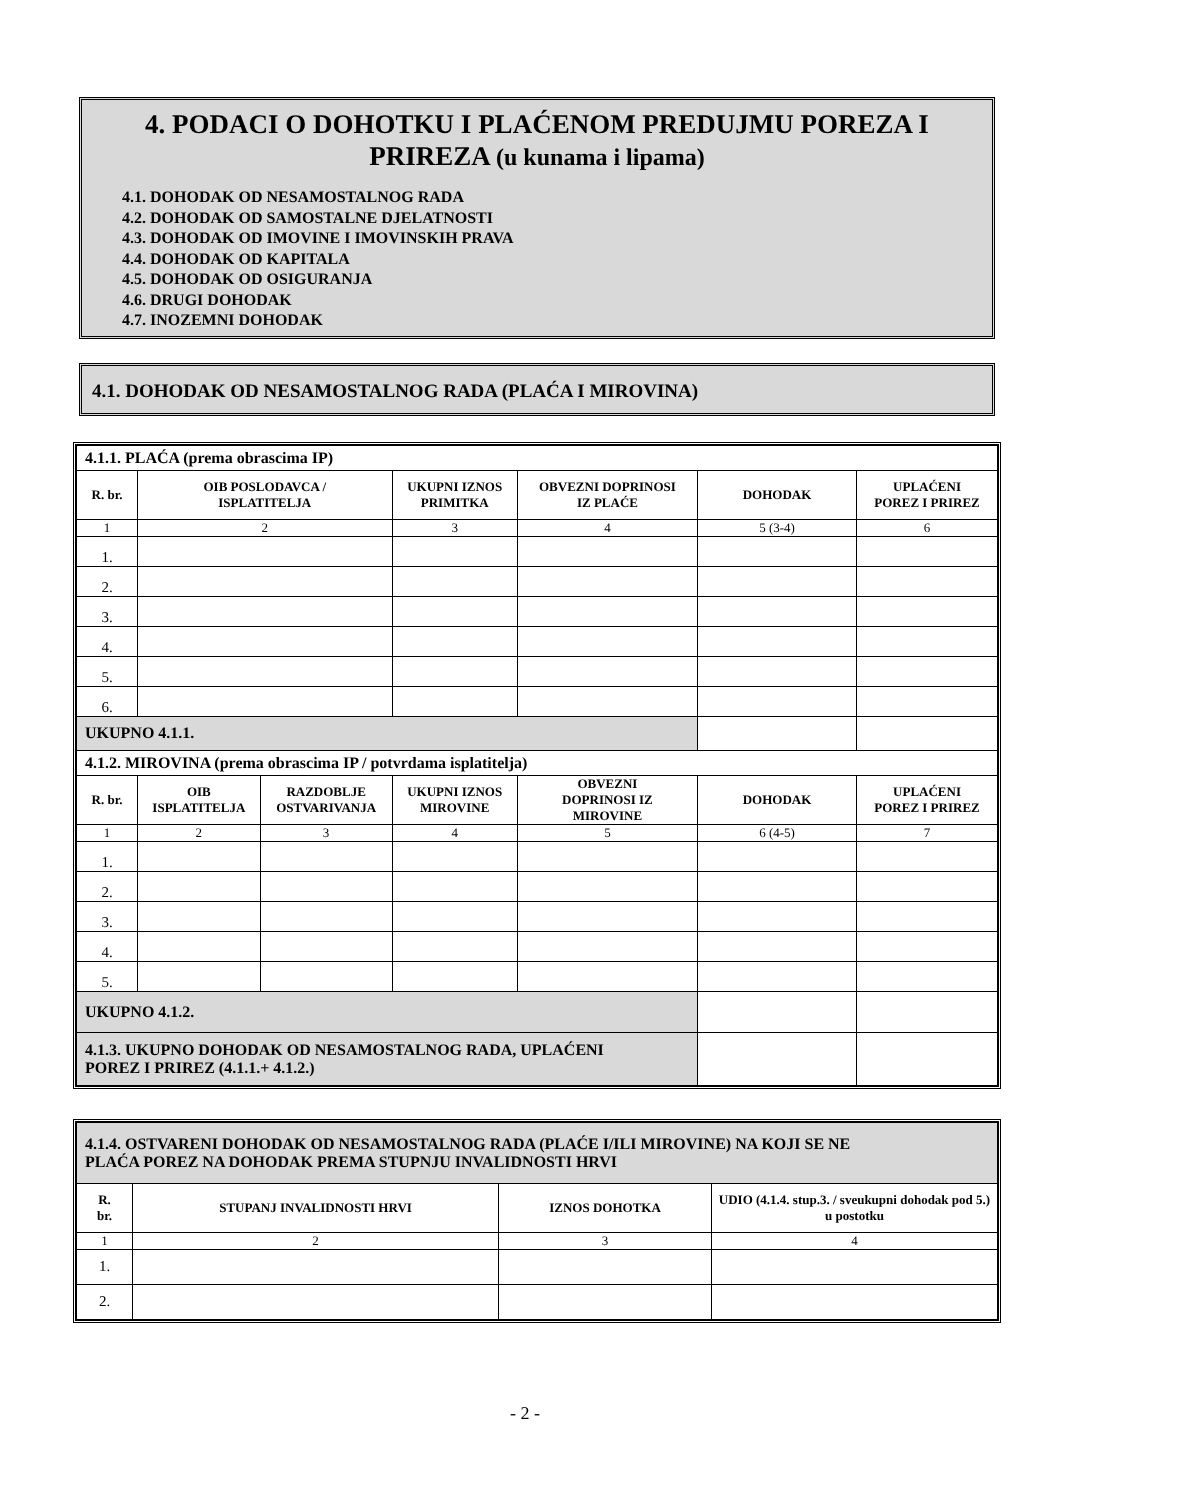4. PODACI O DOHOTKU I PLAĆENOM PREDUJMU POREZA I
PRIREZA (u kunama i lipama)
4.1. DOHODAK OD NESAMOSTALNOG RADA
4.2. DOHODAK OD SAMOSTALNE DJELATNOSTI
4.3. DOHODAK OD IMOVINE I IMOVINSKIH PRAVA
4.4. DOHODAK OD KAPITALA
4.5. DOHODAK OD OSIGURANJA
4.6. DRUGI DOHODAK
4.7. INOZEMNI DOHODAK
4.1. DOHODAK OD NESAMOSTALNOG RADA (PLAĆA I MIROVINA)
| 4.1.1. PLAĆA (prema obrascima IP) | | | | | | |
| R. br. | OIB POSLODAVCA / ISPLATITELJA | | UKUPNI IZNOS PRIMITKA | OBVEZNI DOPRINOSI IZ PLAĆE | DOHODAK | UPLAĆENI POREZ I PRIREZ |
| 1 | 2 | | 3 | 4 | 5 (3-4) | 6 |
| 1. | | | | | | |
| 2. | | | | | | |
| 3. | | | | | | |
| 4. | | | | | | |
| 5. | | | | | | |
| 6. | | | | | | |
| UKUPNO 4.1.1. | | | | | | |
| 4.1.2. MIROVINA (prema obrascima IP / potvrdama isplatitelja) | | | | | | |
| R. br. | OIB ISPLATITELJA | RAZDOBLJE OSTVARIVANJA | UKUPNI IZNOS MIROVINE | OBVEZNI DOPRINOSI IZ MIROVINE | DOHODAK | UPLAĆENI POREZ I PRIREZ |
| 1 | 2 | 3 | 4 | 5 | 6 (4-5) | 7 |
| 1. | | | | | | |
| 2. | | | | | | |
| 3. | | | | | | |
| 4. | | | | | | |
| 5. | | | | | | |
| UKUPNO 4.1.2. | | | | | | |
| 4.1.3. UKUPNO DOHODAK OD NESAMOSTALNOG RADA, UPLAĆENI POREZ I PRIREZ (4.1.1.+ 4.1.2.) | | | | | | |
| 4.1.4. OSTVARENI DOHODAK OD NESAMOSTALNOG RADA (PLAĆE I/ILI MIROVINE) NA KOJI SE NE PLAĆA POREZ NA DOHODAK PREMA STUPNJU INVALIDNOSTI HRVI | | | |
| R. br. | STUPANJ INVALIDNOSTI HRVI | IZNOS DOHOTKA | UDIO (4.1.4. stup.3. / sveukupni dohodak pod 5.) u postotku |
| 1 | 2 | 3 | 4 |
| 1. | | | |
| 2. | | | |
- 2 -